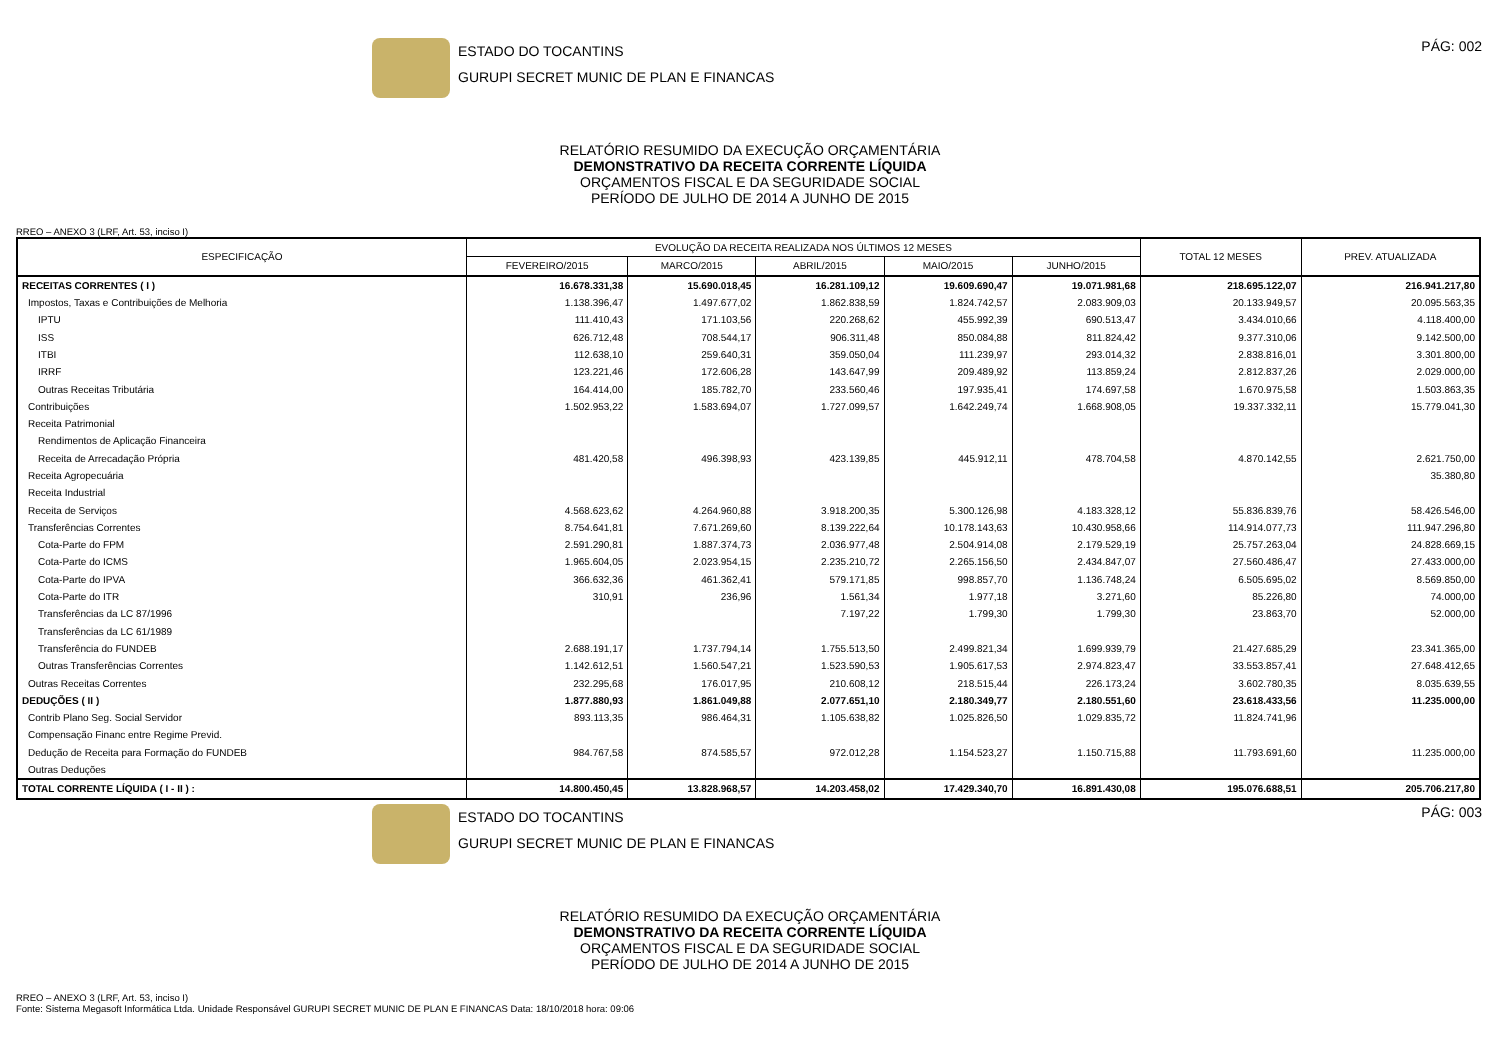ESTADO DO TOCANTINS
GURUPI SECRET MUNIC DE PLAN E FINANCAS
PÁG: 002
RELATÓRIO RESUMIDO DA EXECUÇÃO ORÇAMENTÁRIA
DEMONSTRATIVO DA RECEITA CORRENTE LÍQUIDA
ORÇAMENTOS FISCAL E DA SEGURIDADE SOCIAL
PERÍODO DE JULHO DE 2014 A JUNHO DE 2015
RREO – ANEXO 3 (LRF, Art. 53, inciso I)
| ESPECIFICAÇÃO | EVOLUÇÃO DA RECEITA REALIZADA NOS ÚLTIMOS 12 MESES | | | | | TOTAL 12 MESES | PREV. ATUALIZADA |
| --- | --- | --- | --- | --- | --- | --- | --- |
| | FEVEREIRO/2015 | MARCO/2015 | ABRIL/2015 | MAIO/2015 | JUNHO/2015 | | |
| RECEITAS CORRENTES ( I ) | 16.678.331,38 | 15.690.018,45 | 16.281.109,12 | 19.609.690,47 | 19.071.981,68 | 218.695.122,07 | 216.941.217,80 |
| Impostos, Taxas e Contribuições de Melhoria | 1.138.396,47 | 1.497.677,02 | 1.862.838,59 | 1.824.742,57 | 2.083.909,03 | 20.133.949,57 | 20.095.563,35 |
| IPTU | 111.410,43 | 171.103,56 | 220.268,62 | 455.992,39 | 690.513,47 | 3.434.010,66 | 4.118.400,00 |
| ISS | 626.712,48 | 708.544,17 | 906.311,48 | 850.084,88 | 811.824,42 | 9.377.310,06 | 9.142.500,00 |
| ITBI | 112.638,10 | 259.640,31 | 359.050,04 | 111.239,97 | 293.014,32 | 2.838.816,01 | 3.301.800,00 |
| IRRF | 123.221,46 | 172.606,28 | 143.647,99 | 209.489,92 | 113.859,24 | 2.812.837,26 | 2.029.000,00 |
| Outras Receitas Tributária | 164.414,00 | 185.782,70 | 233.560,46 | 197.935,41 | 174.697,58 | 1.670.975,58 | 1.503.863,35 |
| Contribuições | 1.502.953,22 | 1.583.694,07 | 1.727.099,57 | 1.642.249,74 | 1.668.908,05 | 19.337.332,11 | 15.779.041,30 |
| Receita Patrimonial | | | | | | | |
| Rendimentos de Aplicação Financeira | | | | | | | |
| Receita de Arrecadação Própria | 481.420,58 | 496.398,93 | 423.139,85 | 445.912,11 | 478.704,58 | 4.870.142,55 | 2.621.750,00 |
| Receita Agropecuária | | | | | | | 35.380,80 |
| Receita Industrial | | | | | | | |
| Receita de Serviços | 4.568.623,62 | 4.264.960,88 | 3.918.200,35 | 5.300.126,98 | 4.183.328,12 | 55.836.839,76 | 58.426.546,00 |
| Transferências Correntes | 8.754.641,81 | 7.671.269,60 | 8.139.222,64 | 10.178.143,63 | 10.430.958,66 | 114.914.077,73 | 111.947.296,80 |
| Cota-Parte do FPM | 2.591.290,81 | 1.887.374,73 | 2.036.977,48 | 2.504.914,08 | 2.179.529,19 | 25.757.263,04 | 24.828.669,15 |
| Cota-Parte do ICMS | 1.965.604,05 | 2.023.954,15 | 2.235.210,72 | 2.265.156,50 | 2.434.847,07 | 27.560.486,47 | 27.433.000,00 |
| Cota-Parte do IPVA | 366.632,36 | 461.362,41 | 579.171,85 | 998.857,70 | 1.136.748,24 | 6.505.695,02 | 8.569.850,00 |
| Cota-Parte do ITR | 310,91 | 236,96 | 1.561,34 | 1.977,18 | 3.271,60 | 85.226,80 | 74.000,00 |
| Transferências da LC 87/1996 | | | 7.197,22 | 1.799,30 | 1.799,30 | 23.863,70 | 52.000,00 |
| Transferências da LC 61/1989 | | | | | | | |
| Transferência do FUNDEB | 2.688.191,17 | 1.737.794,14 | 1.755.513,50 | 2.499.821,34 | 1.699.939,79 | 21.427.685,29 | 23.341.365,00 |
| Outras Transferências Correntes | 1.142.612,51 | 1.560.547,21 | 1.523.590,53 | 1.905.617,53 | 2.974.823,47 | 33.553.857,41 | 27.648.412,65 |
| Outras Receitas Correntes | 232.295,68 | 176.017,95 | 210.608,12 | 218.515,44 | 226.173,24 | 3.602.780,35 | 8.035.639,55 |
| DEDUÇÕES ( II ) | 1.877.880,93 | 1.861.049,88 | 2.077.651,10 | 2.180.349,77 | 2.180.551,60 | 23.618.433,56 | 11.235.000,00 |
| Contrib Plano Seg. Social Servidor | 893.113,35 | 986.464,31 | 1.105.638,82 | 1.025.826,50 | 1.029.835,72 | 11.824.741,96 | |
| Compensação Financ entre Regime Previd. | | | | | | | |
| Dedução de Receita para Formação do FUNDEB | 984.767,58 | 874.585,57 | 972.012,28 | 1.154.523,27 | 1.150.715,88 | 11.793.691,60 | 11.235.000,00 |
| Outras Deduções | | | | | | | |
| TOTAL CORRENTE LÍQUIDA ( I - II ) : | 14.800.450,45 | 13.828.968,57 | 14.203.458,02 | 17.429.340,70 | 16.891.430,08 | 195.076.688,51 | 205.706.217,80 |
ESTADO DO TOCANTINS
GURUPI SECRET MUNIC DE PLAN E FINANCAS
PÁG: 003
RELATÓRIO RESUMIDO DA EXECUÇÃO ORÇAMENTÁRIA
DEMONSTRATIVO DA RECEITA CORRENTE LÍQUIDA
ORÇAMENTOS FISCAL E DA SEGURIDADE SOCIAL
PERÍODO DE JULHO DE 2014 A JUNHO DE 2015
RREO – ANEXO 3 (LRF, Art. 53, inciso I)
Fonte: Sistema Megasoft Informática Ltda. Unidade Responsável GURUPI SECRET MUNIC DE PLAN E FINANCAS Data: 18/10/2018 hora: 09:06